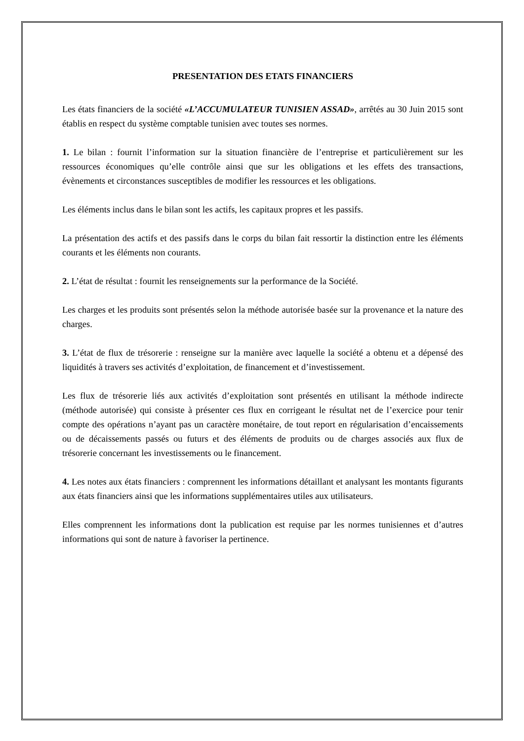PRESENTATION DES ETATS FINANCIERS
Les états financiers de la société «L’ACCUMULATEUR TUNISIEN ASSAD», arrêtés au 30 Juin 2015 sont établis en respect du système comptable tunisien avec toutes ses normes.
1. Le bilan : fournit l’information sur la situation financière de l’entreprise et particulièrement sur les ressources économiques qu’elle contrôle ainsi que sur les obligations et les effets des transactions, évènements et circonstances susceptibles de modifier les ressources et les obligations.
Les éléments inclus dans le bilan sont les actifs, les capitaux propres et les passifs.
La présentation des actifs et des passifs dans le corps du bilan fait ressortir la distinction entre les éléments courants et les éléments non courants.
2. L’état de résultat : fournit les renseignements sur la performance de la Société.
Les charges et les produits sont présentés selon la méthode autorisée basée sur la provenance et la nature des charges.
3. L’état de flux de trésorerie : renseigne sur la manière avec laquelle la société a obtenu et a dépensé des liquidités à travers ses activités d’exploitation, de financement et d’investissement.
Les flux de trésorerie liés aux activités d’exploitation sont présentés en utilisant la méthode indirecte (méthode autorisée) qui consiste à présenter ces flux en corrigeant le résultat net de l’exercice pour tenir compte des opérations n’ayant pas un caractère monétaire, de tout report en régularisation d’encaissements ou de décaissements passés ou futurs et des éléments de produits ou de charges associés aux flux de trésorerie concernant les investissements ou le financement.
4. Les notes aux états financiers : comprennent les informations détaillant et analysant les montants figurants aux états financiers ainsi que les informations supplémentaires utiles aux utilisateurs.
Elles comprennent les informations dont la publication est requise par les normes tunisiennes et d’autres informations qui sont de nature à favoriser la pertinence.